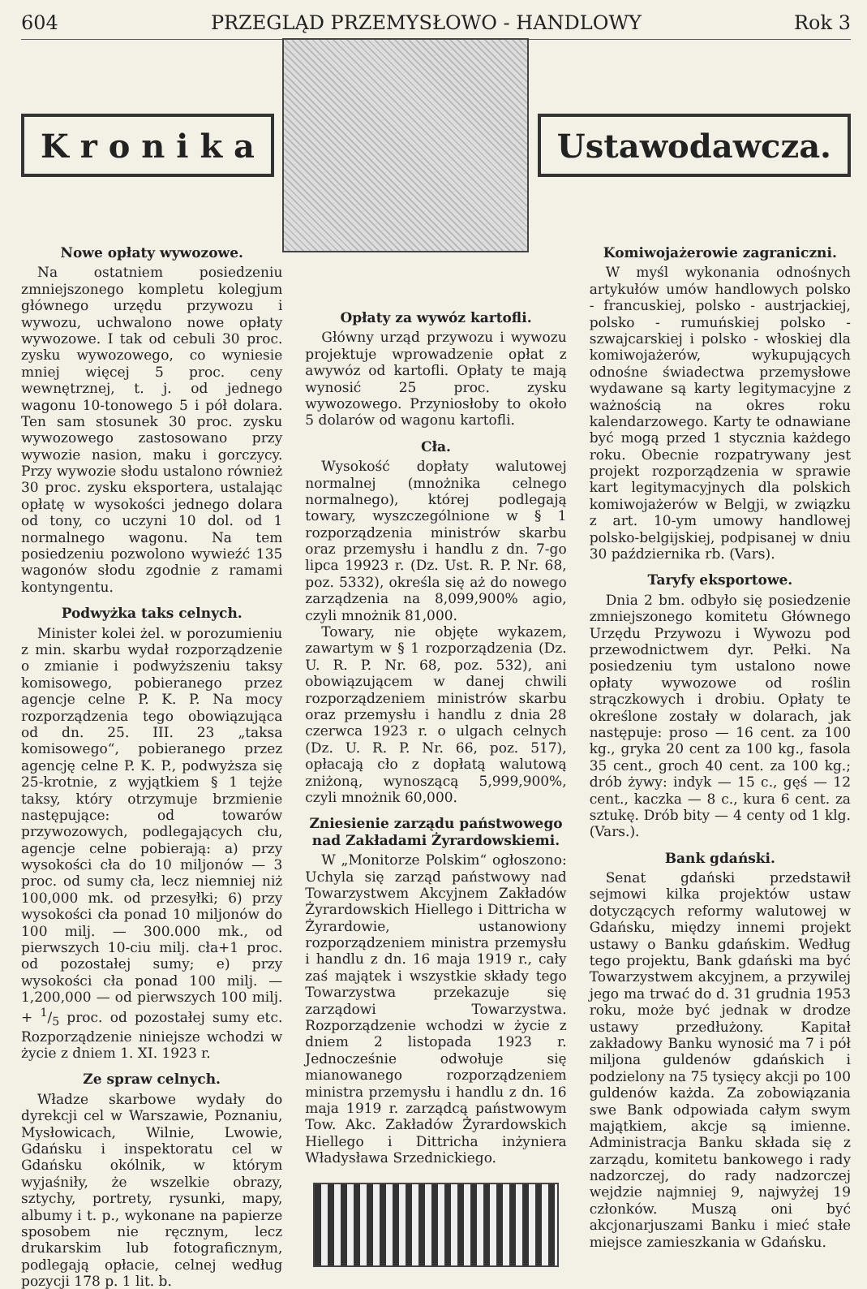604 PRZEGLĄD PRZEMYSŁOWO - HANDLOWY Rok 3
K r o n i k a Ustawodawcza.
Nowe opłaty wywozowe.
Na ostatniem posiedzeniu zmniejszonego kompletu kolegjum głównego urzędu przywozu i wywozu, uchwalono nowe opłaty wywozowe. I tak od cebuli 30 proc. zysku wywozowego, co wyniesie mniej więcej 5 proc. ceny wewnętrznej, t. j. od jednego wagonu 10-tonowego 5 i pół dolara. Ten sam stosunek 30 proc. zysku wywozowego zastosowano przy wywozie nasion, maku i gorczycy. Przy wywozie słodu ustalono również 30 proc. zysku eksportera, ustalając opłatę w wysokości jednego dolara od tony, co uczyni 10 dol. od 1 normalnego wagonu. Na tem posiedzeniu pozwolono wywieźć 135 wagonów słodu zgodnie z ramami kontyngentu.
Podwyżka taks celnych.
Minister kolei żel. w porozumieniu z min. skarbu wydał rozporządzenie o zmianie i podwyższeniu taksy komisowego, pobieranego przez agencje celne P. K. P. Na mocy rozporządzenia tego obowiązująca od dn. 25. III. 23 „taksa komisowego“, pobieranego przez agencję celne P. K. P., podwyższa się 25-krotnie, z wyjątkiem § 1 tejże taksy, który otrzymuje brzmienie następujące: od towarów przywozowych, podlegających cłu, agencje celne pobierają: a) przy wysokości cła do 10 miljonów — 3 proc. od sumy cła, lecz niemniej niż 100,000 mk. od przesyłki; 6) przy wysokości cła ponad 10 miljonów do 100 milj. — 300.000 mk., od pierwszych 10-ciu milj. cła+1 proc. od pozostałej sumy; e) przy wysokości cła ponad 100 milj. — 1,200,000 — od pierwszych 100 milj. + 1/5 proc. od pozostałej sumy etc. Rozporządzenie niniejsze wchodzi w życie z dniem 1. XI. 1923 r.
Ze spraw celnych.
Władze skarbowe wydały do dyrekcji cel w Warszawie, Poznaniu, Mysłowicach, Wilnie, Lwowie, Gdańsku i inspektoratu cel w Gdańsku okólnik, w którym wyjaśniły, że wszelkie obrazy, sztychy, portrety, rysunki, mapy, albumy i t. p., wykonane na papierze sposobem nie ręcznym, lecz drukarskim lub fotograficznym, podlegają opłacie, celnej według pozycji 178 p. 1 lit. b.
Opłaty za wywóz kartofli.
Główny urząd przywozu i wywozu projektuje wprowadzenie opłat z awywóz od kartofli. Opłaty te mają wynosić 25 proc. zysku wywozowego. Przyniosłoby to około 5 dolarów od wagonu kartofli.
Cła.
Wysokość dopłaty walutowej normalnej (mnożnika celnego normalnego), której podlegają towary, wyszczególnione w § 1 rozporządzenia ministrów skarbu oraz przemysłu i handlu z dn. 7-go lipca 19923 r. (Dz. Ust. R. P. Nr. 68, poz. 5332), określa się aż do nowego zarządzenia na 8,099,900% agio, czyli mnożnik 81,000.
Towary, nie objęte wykazem, zawartym w § 1 rozporządzenia (Dz. U. R. P. Nr. 68, poz. 532), ani obowiązującem w danej chwili rozporządzeniem ministrów skarbu oraz przemysłu i handlu z dnia 28 czerwca 1923 r. o ulgach celnych (Dz. U. R. P. Nr. 66, poz. 517), opłacają cło z dopłatą walutową zniżoną, wynoszącą 5,999,900%, czyli mnożnik 60,000.
Zniesienie zarządu państwowego nad Zakładami Żyrardowskiemi.
W „Monitorze Polskim“ ogłoszono: Uchyla się zarząd państwowy nad Towarzystwem Akcyjnem Zakładów Żyrardowskich Hiellego i Dittricha w Żyrardowie, ustanowiony rozporządzeniem ministra przemysłu i handlu z dn. 16 maja 1919 r., cały zaś majątek i wszystkie składy tego Towarzystwa przekazuje się zarządowi Towarzystwa. Rozporządzenie wchodzi w życie z dniem 2 listopada 1923 r. Jednocześnie odwołuje się mianowanego rozporządzeniem ministra przemysłu i handlu z dn. 16 maja 1919 r. zarządcą państwowym Tow. Akc. Zakładów Żyrardowskich Hiellego i Dittricha inżyniera Władysława Srzednickiego.
Komiwojażerowie zagraniczni.
W myśl wykonania odnośnych artykułów umów handlowych polsko - francuskiej, polsko - austrjackiej, polsko - rumuńskiej polsko - szwajcarskiej i polsko - włoskiej dla komiwojażerów, wykupujących odnośne świadectwa przemysłowe wydawane są karty legitymacyjne z ważnością na okres roku kalendarzowego. Karty te odnawiane być mogą przed 1 stycznia każdego roku. Obecnie rozpatrywany jest projekt rozporządzenia w sprawie kart legitymacyjnych dla polskich komiwojażerów w Belgji, w związku z art. 10-ym umowy handlowej polsko-belgijskiej, podpisanej w dniu 30 października rb. (Vars).
Taryfy eksportowe.
Dnia 2 bm. odbyło się posiedzenie zmniejszonego komitetu Głównego Urzędu Przywozu i Wywozu pod przewodnictwem dyr. Pełki. Na posiedzeniu tym ustalono nowe opłaty wywozowe od roślin strączkowych i drobiu. Opłaty te określone zostały w dolarach, jak następuje: proso — 16 cent. za 100 kg., gryka 20 cent za 100 kg., fasola 35 cent., groch 40 cent. za 100 kg.; drób żywy: indyk — 15 c., gęś — 12 cent., kaczka — 8 c., kura 6 cent. za sztukę. Drób bity — 4 centy od 1 klg. (Vars.).
Bank gdański.
Senat gdański przedstawił sejmowi kilka projektów ustaw dotyczących reformy walutowej w Gdańsku, między innemi projekt ustawy o Banku gdańskim. Według tego projektu, Bank gdański ma być Towarzystwem akcyjnem, a przywilej jego ma trwać do d. 31 grudnia 1953 roku, może być jednak w drodze ustawy przedłużony. Kapitał zakładowy Banku wynosić ma 7 i pół miljona guldenów gdańskich i podzielony na 75 tysięcy akcji po 100 guldenów każda. Za zobowiązania swe Bank odpowiada całym swym majątkiem, akcje są imienne. Administracja Banku składa się z zarządu, komitetu bankowego i rady nadzorczej, do rady nadzorczej wejdzie najmniej 9, najwyżej 19 członków. Muszą oni być akcjonarjuszami Banku i mieć stałe miejsce zamieszkania w Gdańsku.